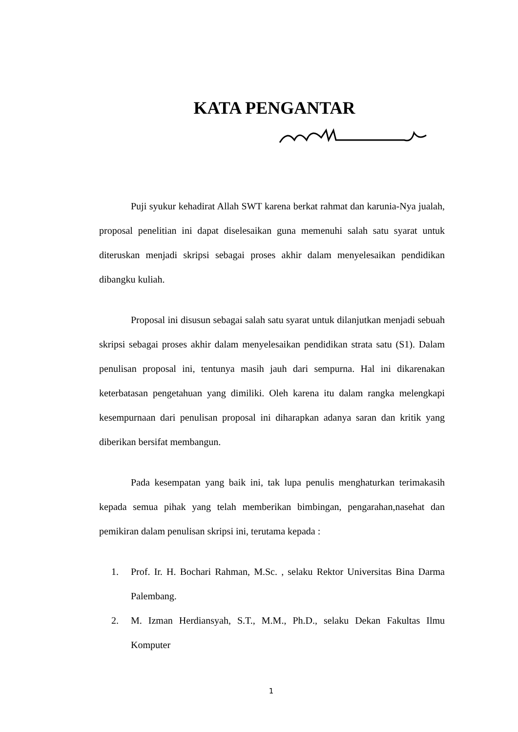KATA PENGANTAR
Puji syukur kehadirat Allah SWT karena berkat rahmat dan karunia-Nya jualah, proposal penelitian ini dapat diselesaikan guna memenuhi salah satu syarat untuk diteruskan menjadi skripsi sebagai proses akhir dalam menyelesaikan pendidikan dibangku kuliah.
Proposal ini disusun sebagai salah satu syarat untuk dilanjutkan menjadi sebuah skripsi sebagai proses akhir dalam menyelesaikan pendidikan strata satu (S1). Dalam penulisan proposal ini, tentunya masih jauh dari sempurna. Hal ini dikarenakan keterbatasan pengetahuan yang dimiliki. Oleh karena itu dalam rangka melengkapi kesempurnaan dari penulisan proposal ini diharapkan adanya saran dan kritik yang diberikan bersifat membangun.
Pada kesempatan yang baik ini, tak lupa penulis menghaturkan terimakasih kepada semua pihak yang telah memberikan bimbingan, pengarahan,nasehat dan pemikiran dalam penulisan skripsi ini, terutama kepada :
1. Prof. Ir. H. Bochari Rahman, M.Sc. , selaku Rektor Universitas Bina Darma Palembang.
2. M. Izman Herdiansyah, S.T., M.M., Ph.D., selaku Dekan Fakultas Ilmu Komputer
1